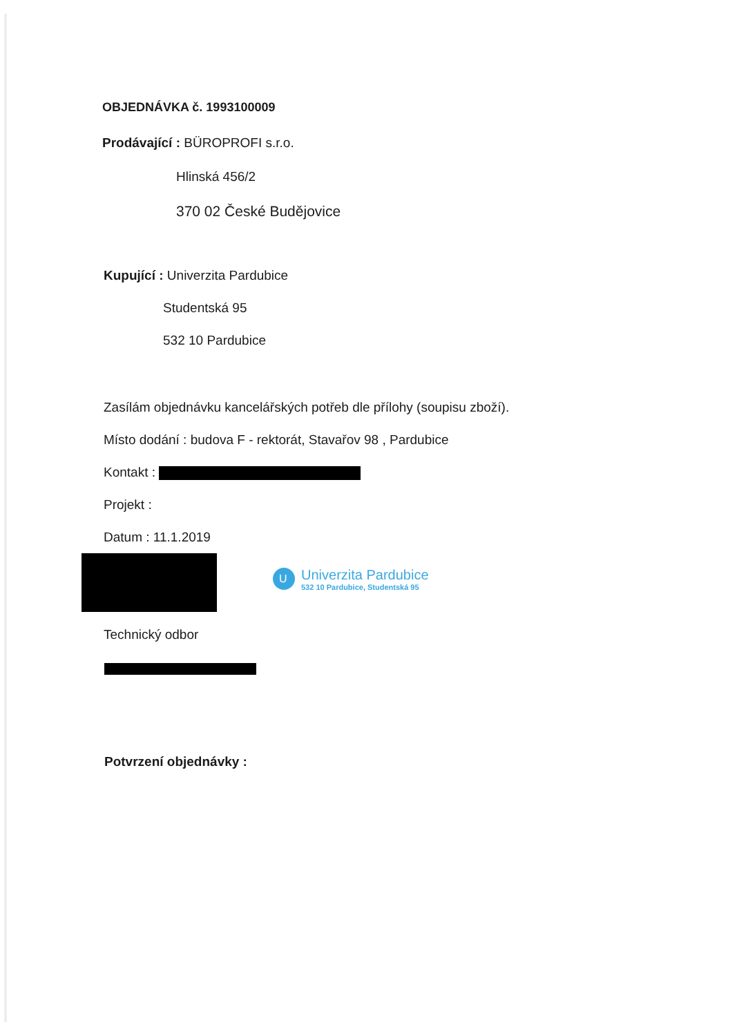OBJEDNÁVKA č. 1993100009
Prodávající : BÜROPROFI s.r.o.
Hlinská 456/2
370 02 České Budějovice
Kupující : Univerzita Pardubice
Studentská 95
532 10 Pardubice
Zasílám objednávku kancelářských potřeb dle přílohy (soupisu zboží).
Místo dodání : budova F - rektorát, Stavařov 98 , Pardubice
Kontakt :
Projekt :
Datum : 11.1.2019
U
Univerzita Pardubice
532 10 Pardubice, Studentská 95
Technický odbor
Potvrzení objednávky :